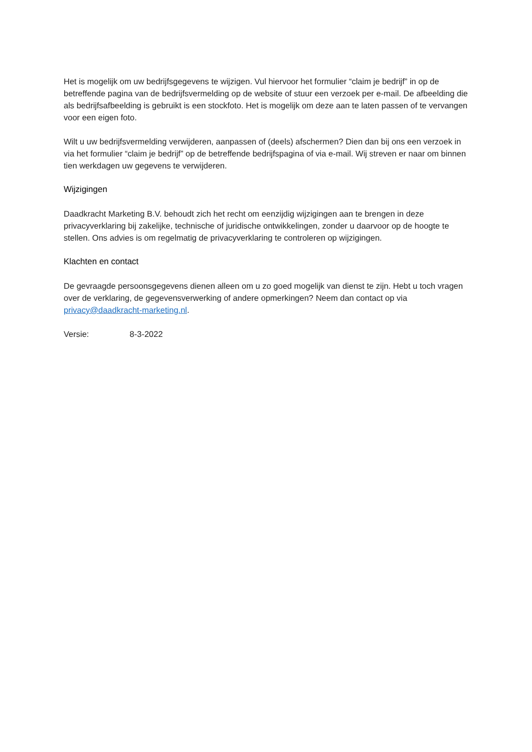Het is mogelijk om uw bedrijfsgegevens te wijzigen. Vul hiervoor het formulier “claim je bedrijf” in op de betreffende pagina van de bedrijfsvermelding op de website of stuur een verzoek per e-mail. De afbeelding die als bedrijfsafbeelding is gebruikt is een stockfoto. Het is mogelijk om deze aan te laten passen of te vervangen voor een eigen foto.
Wilt u uw bedrijfsvermelding verwijderen, aanpassen of (deels) afschermen? Dien dan bij ons een verzoek in via het formulier “claim je bedrijf” op de betreffende bedrijfspagina of via e-mail. Wij streven er naar om binnen tien werkdagen uw gegevens te verwijderen.
Wijzigingen
Daadkracht Marketing B.V. behoudt zich het recht om eenzijdig wijzigingen aan te brengen in deze privacyverklaring bij zakelijke, technische of juridische ontwikkelingen, zonder u daarvoor op de hoogte te stellen. Ons advies is om regelmatig de privacyverklaring te controleren op wijzigingen.
Klachten en contact
De gevraagde persoonsgegevens dienen alleen om u zo goed mogelijk van dienst te zijn. Hebt u toch vragen over de verklaring, de gegevensverwerking of andere opmerkingen? Neem dan contact op via privacy@daadkracht-marketing.nl.
Versie: 8-3-2022